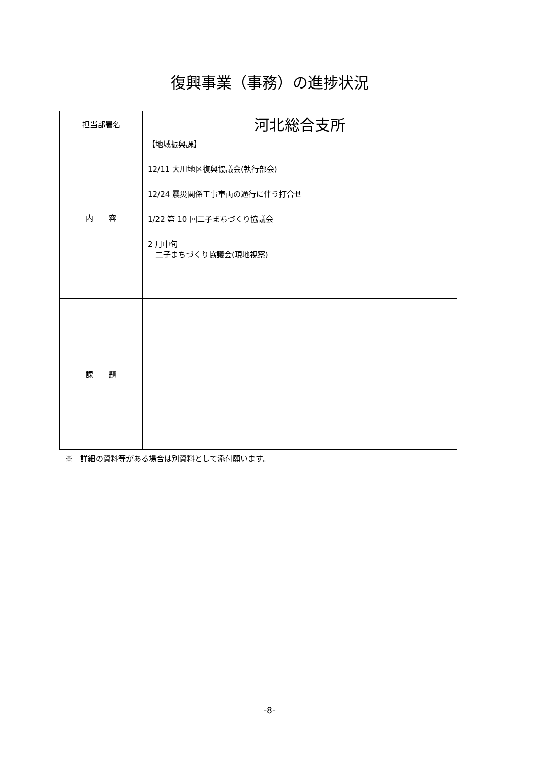復興事業（事務）の進捗状況
| 担当部署名 | 河北総合支所 |
| 内 容 | 【地域振興課】 12/11 大川地区復興協議会(執行部会) 12/24 震災関係工事車両の通行に伴う打合せ 1/22 第 10 回二子まちづくり協議会 2 月中旬 二子まちづくり協議会(現地視察) |
| 課 題 | |
※　詳細の資料等がある場合は別資料として添付願います。
-8-